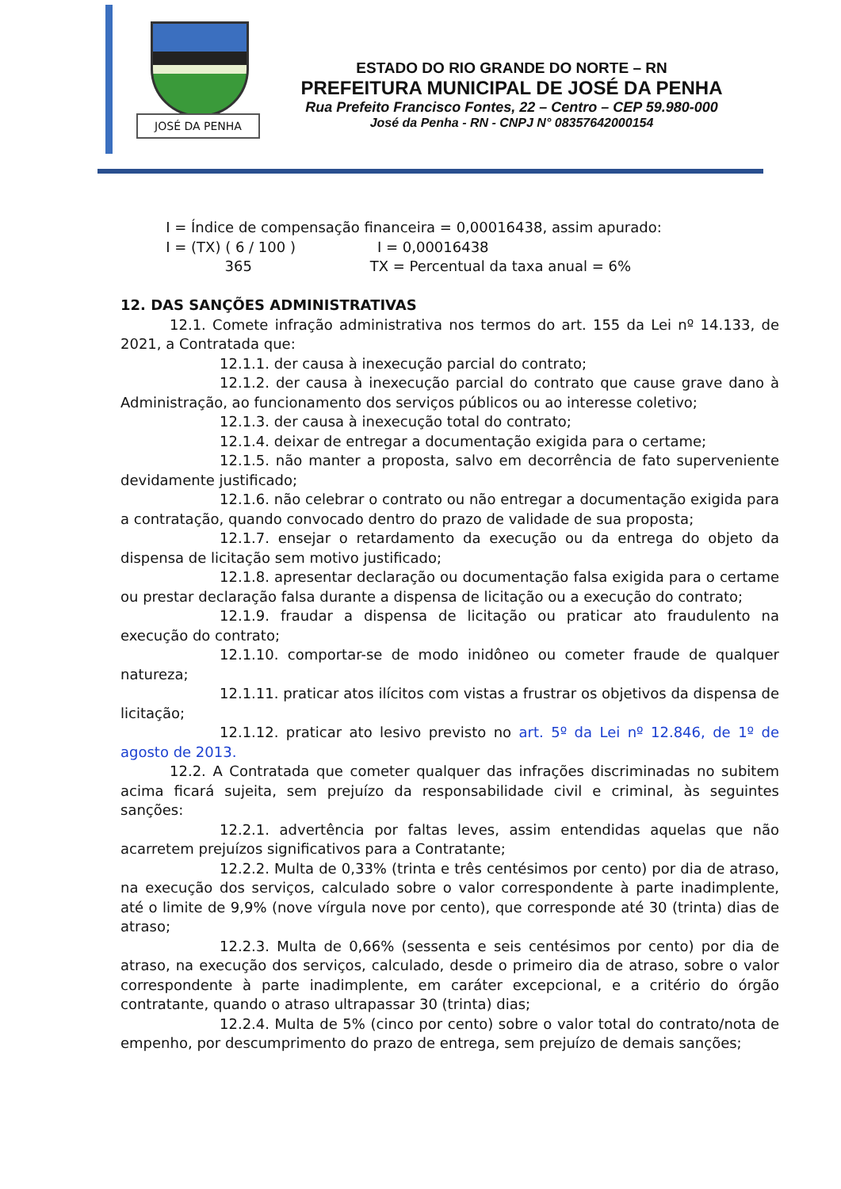JOSÉ DA PENHA
ESTADO DO RIO GRANDE DO NORTE – RN
PREFEITURA MUNICIPAL DE JOSÉ DA PENHA
Rua Prefeito Francisco Fontes, 22 – Centro – CEP 59.980-000
José da Penha - RN - CNPJ N° 08357642000154
I = Índice de compensação financeira = 0,00016438, assim apurado: I = (TX) ( 6 / 100 ) I = 0,00016438 365 TX = Percentual da taxa anual = 6%
12. DAS SANÇÕES ADMINISTRATIVAS
12.1. Comete infração administrativa nos termos do art. 155 da Lei nº 14.133, de 2021, a Contratada que:
12.1.1. der causa à inexecução parcial do contrato;
12.1.2. der causa à inexecução parcial do contrato que cause grave dano à Administração, ao funcionamento dos serviços públicos ou ao interesse coletivo;
12.1.3. der causa à inexecução total do contrato;
12.1.4. deixar de entregar a documentação exigida para o certame;
12.1.5. não manter a proposta, salvo em decorrência de fato superveniente devidamente justificado;
12.1.6. não celebrar o contrato ou não entregar a documentação exigida para a contratação, quando convocado dentro do prazo de validade de sua proposta;
12.1.7. ensejar o retardamento da execução ou da entrega do objeto da dispensa de licitação sem motivo justificado;
12.1.8. apresentar declaração ou documentação falsa exigida para o certame ou prestar declaração falsa durante a dispensa de licitação ou a execução do contrato;
12.1.9. fraudar a dispensa de licitação ou praticar ato fraudulento na execução do contrato;
12.1.10. comportar-se de modo inidôneo ou cometer fraude de qualquer natureza;
12.1.11. praticar atos ilícitos com vistas a frustrar os objetivos da dispensa de licitação;
12.1.12. praticar ato lesivo previsto no art. 5º da Lei nº 12.846, de 1º de agosto de 2013.
12.2. A Contratada que cometer qualquer das infrações discriminadas no subitem acima ficará sujeita, sem prejuízo da responsabilidade civil e criminal, às seguintes sanções:
12.2.1. advertência por faltas leves, assim entendidas aquelas que não acarretem prejuízos significativos para a Contratante;
12.2.2. Multa de 0,33% (trinta e três centésimos por cento) por dia de atraso, na execução dos serviços, calculado sobre o valor correspondente à parte inadimplente, até o limite de 9,9% (nove vírgula nove por cento), que corresponde até 30 (trinta) dias de atraso;
12.2.3. Multa de 0,66% (sessenta e seis centésimos por cento) por dia de atraso, na execução dos serviços, calculado, desde o primeiro dia de atraso, sobre o valor correspondente à parte inadimplente, em caráter excepcional, e a critério do órgão contratante, quando o atraso ultrapassar 30 (trinta) dias;
12.2.4. Multa de 5% (cinco por cento) sobre o valor total do contrato/nota de empenho, por descumprimento do prazo de entrega, sem prejuízo de demais sanções;